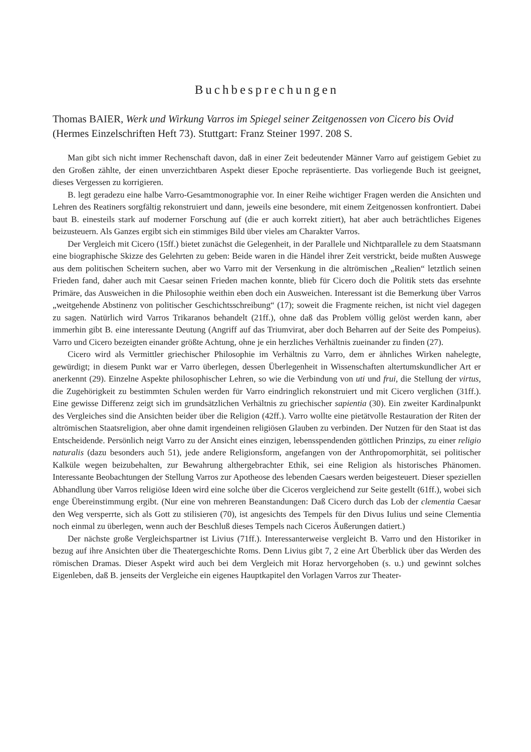Buchbesprechungen
Thomas BAIER, Werk und Wirkung Varros im Spiegel seiner Zeitgenossen von Cicero bis Ovid (Hermes Einzelschriften Heft 73). Stuttgart: Franz Steiner 1997. 208 S.
Man gibt sich nicht immer Rechenschaft davon, daß in einer Zeit bedeutender Männer Varro auf geistigem Gebiet zu den Großen zählte, der einen unverzichtbaren Aspekt dieser Epoche repräsentierte. Das vorliegende Buch ist geeignet, dieses Vergessen zu korrigieren.
B. legt geradezu eine halbe Varro-Gesamtmonographie vor. In einer Reihe wichtiger Fragen werden die Ansichten und Lehren des Reatiners sorgfältig rekonstruiert und dann, jeweils eine besondere, mit einem Zeitgenossen konfrontiert. Dabei baut B. einesteils stark auf moderner Forschung auf (die er auch korrekt zitiert), hat aber auch beträchtliches Eigenes beizusteuern. Als Ganzes ergibt sich ein stimmiges Bild über vieles am Charakter Varros.
Der Vergleich mit Cicero (15ff.) bietet zunächst die Gelegenheit, in der Parallele und Nichtparallele zu dem Staatsmann eine biographische Skizze des Gelehrten zu geben: Beide waren in die Händel ihrer Zeit verstrickt, beide mußten Auswege aus dem politischen Scheitern suchen, aber wo Varro mit der Versenkung in die altrömischen „Realien“ letztlich seinen Frieden fand, daher auch mit Caesar seinen Frieden machen konnte, blieb für Cicero doch die Politik stets das ersehnte Primäre, das Ausweichen in die Philosophie weithin eben doch ein Ausweichen. Interessant ist die Bemerkung über Varros „weitgehende Abstinenz von politischer Geschichtsschreibung“ (17); soweit die Fragmente reichen, ist nicht viel dagegen zu sagen. Natürlich wird Varros Trikaranos behandelt (21ff.), ohne daß das Problem völlig gelöst werden kann, aber immerhin gibt B. eine interessante Deutung (Angriff auf das Triumvirat, aber doch Beharren auf der Seite des Pompeius). Varro und Cicero bezeigten einander größte Achtung, ohne je ein herzliches Verhältnis zueinander zu finden (27).
Cicero wird als Vermittler griechischer Philosophie im Verhältnis zu Varro, dem er ähnliches Wirken nahelegte, gewürdigt; in diesem Punkt war er Varro überlegen, dessen Überlegenheit in Wissenschaften altertumskundlicher Art er anerkennt (29). Einzelne Aspekte philosophischer Lehren, so wie die Verbindung von uti und frui, die Stellung der virtus, die Zugehörigkeit zu bestimmten Schulen werden für Varro eindringlich rekonstruiert und mit Cicero verglichen (31ff.). Eine gewisse Differenz zeigt sich im grundsätzlichen Verhältnis zu griechischer sapientia (30). Ein zweiter Kardinalpunkt des Vergleiches sind die Ansichten beider über die Religion (42ff.). Varro wollte eine pietätvolle Restauration der Riten der altrömischen Staatsreligion, aber ohne damit irgendeinen religiösen Glauben zu verbinden. Der Nutzen für den Staat ist das Entscheidende. Persönlich neigt Varro zu der Ansicht eines einzigen, lebensspendenden göttlichen Prinzips, zu einer religio naturalis (dazu besonders auch 51), jede andere Religionsform, angefangen von der Anthropomorphität, sei politischer Kalküle wegen beizubehalten, zur Bewahrung althergebrachter Ethik, sei eine Religion als historisches Phänomen. Interessante Beobachtungen der Stellung Varros zur Apotheose des lebenden Caesars werden beigesteuert. Dieser speziellen Abhandlung über Varros religiöse Ideen wird eine solche über die Ciceros vergleichend zur Seite gestellt (61ff.), wobei sich enge Übereinstimmung ergibt. (Nur eine von mehreren Beanstandungen: Daß Cicero durch das Lob der clementia Caesar den Weg versperrte, sich als Gott zu stilisieren (70), ist angesichts des Tempels für den Divus Iulius und seine Clementia noch einmal zu überlegen, wenn auch der Beschluß dieses Tempels nach Ciceros Äußerungen datiert.)
Der nächste große Vergleichspartner ist Livius (71ff.). Interessanterweise vergleicht B. Varro und den Historiker in bezug auf ihre Ansichten über die Theatergeschichte Roms. Denn Livius gibt 7, 2 eine Art Überblick über das Werden des römischen Dramas. Dieser Aspekt wird auch bei dem Vergleich mit Horaz hervorgehoben (s. u.) und gewinnt solches Eigenleben, daß B. jenseits der Vergleiche ein eigenes Hauptkapitel den Vorlagen Varros zur Theater-